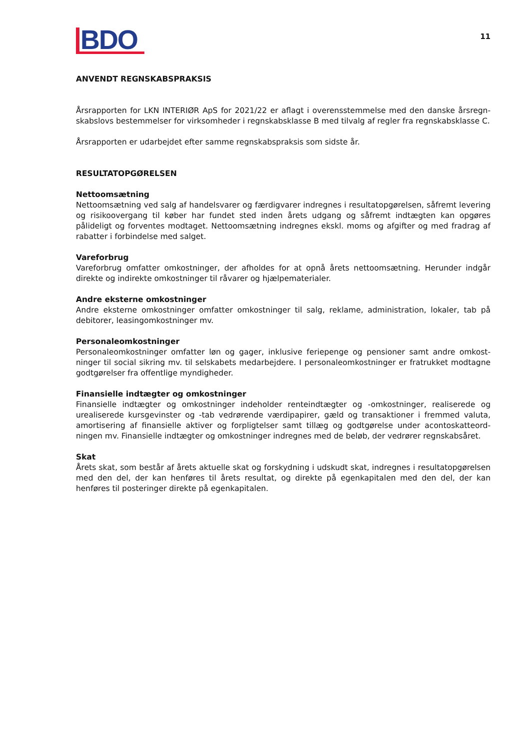BDO
11
ANVENDT REGNSKABSPRAKSIS
Årsrapporten for LKN INTERIØR ApS for 2021/22 er aflagt i overensstemmelse med den danske årsregn­skabslovs bestemmelser for virksomheder i regnskabsklasse B med tilvalg af regler fra regnskabsklasse C.
Årsrapporten er udarbejdet efter samme regnskabspraksis som sidste år.
RESULTATOPGØRELSEN
Nettoomsætning
Nettoomsætning ved salg af handelsvarer og færdigvarer indregnes i resultatopgørelsen, såfremt levering og risikoovergang til køber har fundet sted inden årets udgang og såfremt indtægten kan opgøres pålideligt og forventes modtaget. Nettoomsætning indregnes ekskl. moms og afgifter og med fradrag af rabatter i forbindelse med salget.
Vareforbrug
Vareforbrug omfatter omkostninger, der afholdes for at opnå årets nettoomsætning. Herunder indgår direkte og indirekte omkostninger til råvarer og hjælpematerialer.
Andre eksterne omkostninger
Andre eksterne omkostninger omfatter omkostninger til salg, reklame, administration, lokaler, tab på debitorer, leasingomkostninger mv.
Personaleomkostninger
Personaleomkostninger omfatter løn og gager, inklusive feriepenge og pensioner samt andre omkost­ninger til social sikring mv. til selskabets medarbejdere. I personaleomkostninger er fratrukket mod­tagne godtgørelser fra offentlige myndigheder.
Finansielle indtægter og omkostninger
Finansielle indtægter og omkostninger indeholder renteindtægter og -omkostninger, realiserede og urealiserede kursgevinster og -tab vedrørende værdipapirer, gæld og transaktioner i fremmed valuta, amortisering af finansielle aktiver og forpligtelser samt tillæg og godtgørelse under acontoskatteord­ningen mv. Finansielle indtægter og omkostninger indregnes med de beløb, der vedrører regnskabsåret.
Skat
Årets skat, som består af årets aktuelle skat og forskydning i udskudt skat, indregnes i resultatop­gørelsen med den del, der kan henføres til årets resultat, og direkte på egenkapitalen med den del, der kan henføres til posteringer direkte på egenkapitalen.